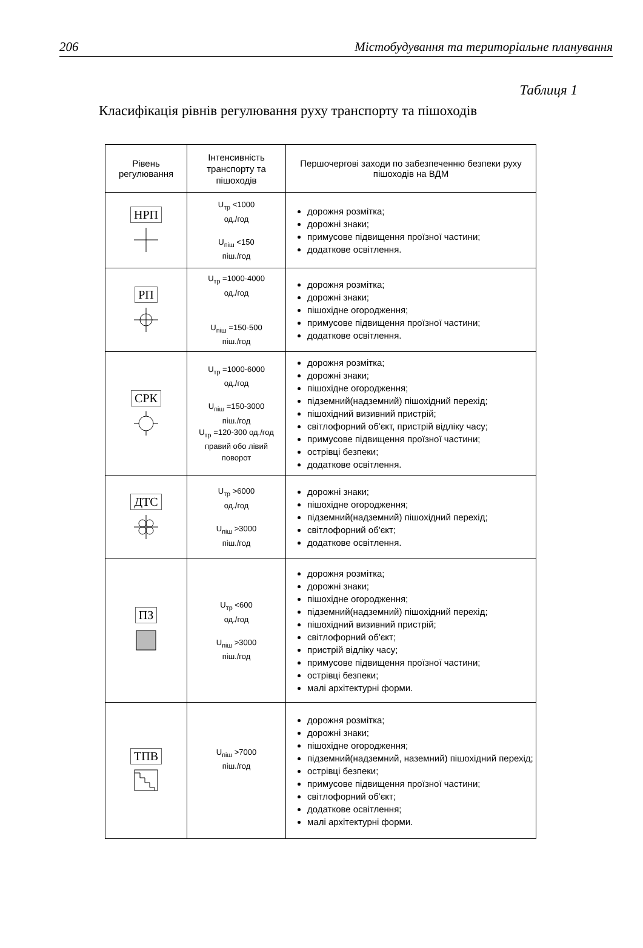206 Містобудування та територіальне планування
Таблиця 1
Класифікація рівнів регулювання руху транспорту та пішоходів
| Рівень регулювання | Інтенсивність транспорту та пішоходів | Першочергові заходи по забезпеченню безпеки руху пішоходів на ВДМ |
| --- | --- | --- |
| НРП | U<sub>тр</sub> <1000 од./год U<sub>піш</sub> <150 піш./год | дорожня розмітка; дорожні знаки; примусове підвищення проїзної частини; додаткове освітлення. |
| РП | U<sub>тр</sub> =1000-4000 од./год U<sub>піш</sub> =150-500 піш./год | дорожня розмітка; дорожні знаки; пішохідне огородження; примусове підвищення проїзної частини; додаткове освітлення. |
| СРК | U<sub>тр</sub> =1000-6000 од./год U<sub>піш</sub> =150-3000 піш./год U<sub>тр</sub> =120-300 од./год правий обо лівий поворот | дорожня розмітка; дорожні знаки; пішохідне огородження; підземний(надземний) пішохідний перехід; пішохідний визивний пристрій; світлофорний об'єкт, пристрій відліку часу; примусове підвищення проїзної частини; острівці безпеки; додаткове освітлення. |
| ДТС | U<sub>тр</sub> >6000 од./год U<sub>піш</sub> >3000 піш./год | дорожні знаки; пішохідне огородження; підземний(надземний) пішохідний перехід; світлофорний об'єкт; додаткове освітлення. |
| ПЗ | U<sub>тр</sub> <600 од./год U<sub>піш</sub> >3000 піш./год | дорожня розмітка; дорожні знаки; пішохідне огородження; підземний(надземний) пішохідний перехід; пішохідний визивний пристрій; світлофорний об'єкт; пристрій відліку часу; примусове підвищення проїзної частини; острівці безпеки; малі архітектурні форми. |
| ТПВ | U<sub>піш</sub> >7000 піш./год | дорожня розмітка; дорожні знаки; пішохідне огородження; підземний(надземний, наземний) пішохідний перехід; острівці безпеки; примусове підвищення проїзної частини; світлофорний об'єкт; додаткове освітлення; малі архітектурні форми. |